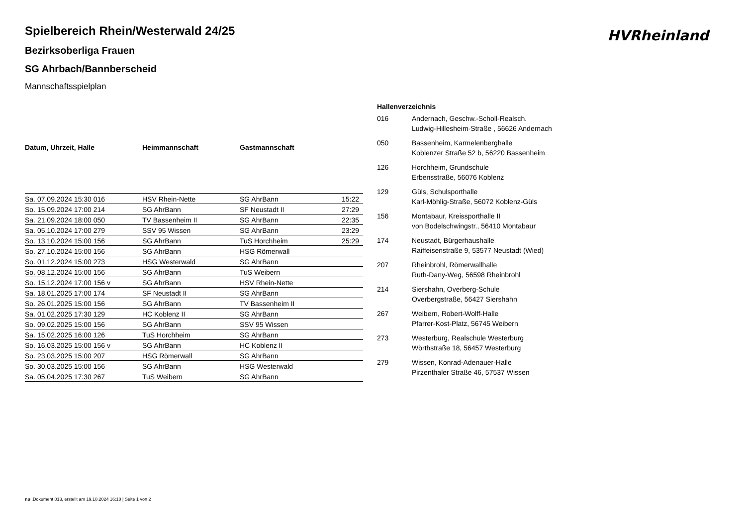HVRheinland
Spielbereich Rhein/Westerwald 24/25
Bezirksoberliga Frauen
SG Ahrbach/Bannberscheid
Mannschaftsspielplan
| Datum, Uhrzeit, Halle | Heimmannschaft | Gastmannschaft | |
| --- | --- | --- | --- |
| Sa. 07.09.2024 15:30 016 | HSV Rhein-Nette | SG AhrBann | 15:22 |
| So. 15.09.2024 17:00 214 | SG AhrBann | SF Neustadt II | 27:29 |
| Sa. 21.09.2024 18:00 050 | TV Bassenheim II | SG AhrBann | 22:35 |
| Sa. 05.10.2024 17:00 279 | SSV 95 Wissen | SG AhrBann | 23:29 |
| So. 13.10.2024 15:00 156 | SG AhrBann | TuS Horchheim | 25:29 |
| So. 27.10.2024 15:00 156 | SG AhrBann | HSG Römerwall | |
| So. 01.12.2024 15:00 273 | HSG Westerwald | SG AhrBann | |
| So. 08.12.2024 15:00 156 | SG AhrBann | TuS Weibern | |
| So. 15.12.2024 17:00 156 v | SG AhrBann | HSV Rhein-Nette | |
| Sa. 18.01.2025 17:00 174 | SF Neustadt II | SG AhrBann | |
| So. 26.01.2025 15:00 156 | SG AhrBann | TV Bassenheim II | |
| Sa. 01.02.2025 17:30 129 | HC Koblenz II | SG AhrBann | |
| So. 09.02.2025 15:00 156 | SG AhrBann | SSV 95 Wissen | |
| Sa. 15.02.2025 16:00 126 | TuS Horchheim | SG AhrBann | |
| So. 16.03.2025 15:00 156 v | SG AhrBann | HC Koblenz II | |
| So. 23.03.2025 15:00 207 | HSG Römerwall | SG AhrBann | |
| So. 30.03.2025 15:00 156 | SG AhrBann | HSG Westerwald | |
| Sa. 05.04.2025 17:30 267 | TuS Weibern | SG AhrBann | |
Hallenverzeichnis
016 Andernach, Geschw.-Scholl-Realsch.
Ludwig-Hillesheim-Straße , 56626 Andernach
050 Bassenheim, Karmelenberghalle
Koblenzer Straße 52 b, 56220 Bassenheim
126 Horchheim, Grundschule
Erbensstraße, 56076 Koblenz
129 Güls, Schulsporthalle
Karl-Möhlig-Straße, 56072 Koblenz-Güls
156 Montabaur, Kreissporthalle II
von Bodelschwingstr., 56410 Montabaur
174 Neustadt, Bürgerhaushalle
Raiffeisenstraße 9, 53577 Neustadt (Wied)
207 Rheinbrohl, Römerwallhalle
Ruth-Dany-Weg, 56598 Rheinbrohl
214 Siershahn, Overberg-Schule
Overbergstraße, 56427 Siershahn
267 Weibern, Robert-Wolff-Halle
Pfarrer-Kost-Platz, 56745 Weibern
273 Westerburg, Realschule Westerburg
Wörthstraße 18, 56457 Westerburg
279 Wissen, Konrad-Adenauer-Halle
Pirzenthaler Straße 46, 57537 Wissen
nu .Dokument 013, erstellt am 19.10.2024 16:18 | Seite 1 von 2